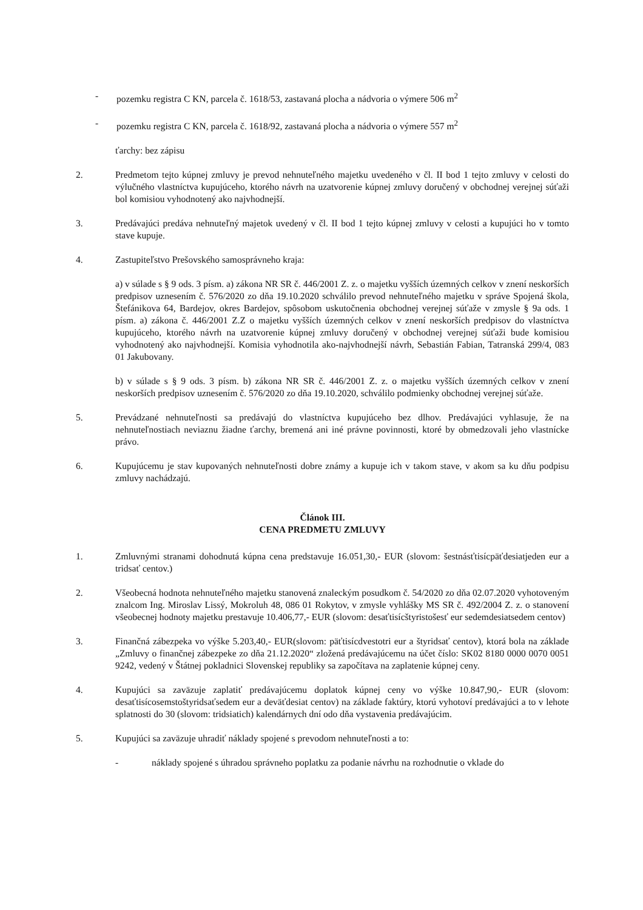- pozemku registra C KN, parcela č. 1618/53, zastavaná plocha a nádvoria o výmere 506 m<sup>2</sup>
- pozemku registra C KN, parcela č. 1618/92, zastavaná plocha a nádvoria o výmere 557 m<sup>2</sup>
ťarchy: bez zápisu
2. Predmetom tejto kúpnej zmluvy je prevod nehnuteľného majetku uvedeného v čl. II bod 1 tejto zmluvy v celosti do výlučného vlastníctva kupujúceho, ktorého návrh na uzatvorenie kúpnej zmluvy doručený v obchodnej verejnej súťaži bol komisiou vyhodnotený ako najvhodnejší.
3. Predávajúci predáva nehnuteľný majetok uvedený v čl. II bod 1 tejto kúpnej zmluvy v celosti a kupujúci ho v tomto stave kupuje.
4. Zastupiteľstvo Prešovského samosprávneho kraja:
a) v súlade s § 9 ods. 3 písm. a) zákona NR SR č. 446/2001 Z. z. o majetku vyšších územných celkov v znení neskorších predpisov uznesením č. 576/2020 zo dňa 19.10.2020 schválilo prevod nehnuteľného majetku v správe Spojená škola, Štefánikova 64, Bardejov, okres Bardejov, spôsobom uskutočnenia obchodnej verejnej súťaže v zmysle § 9a ods. 1 písm. a) zákona č. 446/2001 Z.Z o majetku vyšších územných celkov v znení neskorších predpisov do vlastníctva kupujúceho, ktorého návrh na uzatvorenie kúpnej zmluvy doručený v obchodnej verejnej súťaži bude komisiou vyhodnotený ako najvhodnejší. Komisia vyhodnotila ako-najvhodnejší návrh, Sebastián Fabian, Tatranská 299/4, 083 01 Jakubovany.
b) v súlade s § 9 ods. 3 písm. b) zákona NR SR č. 446/2001 Z. z. o majetku vyšších územných celkov v znení neskorších predpisov uznesením č. 576/2020 zo dňa 19.10.2020, schválilo podmienky obchodnej verejnej súťaže.
5. Prevádzané nehnuteľnosti sa predávajú do vlastníctva kupujúceho bez dlhov. Predávajúci vyhlasuje, že na nehnuteľnostiach neviaznu žiadne ťarchy, bremená ani iné právne povinnosti, ktoré by obmedzovali jeho vlastnícke právo.
6. Kupujúcemu je stav kupovaných nehnuteľnosti dobre známy a kupuje ich v takom stave, v akom sa ku dňu podpisu zmluvy nachádzajú.
Článok III.
CENA PREDMETU ZMLUVY
1. Zmluvnými stranami dohodnutá kúpna cena predstavuje 16.051,30,- EUR (slovom: šestnásťtisícpäťdesiatjeden eur a tridsať centov.)
2. Všeobecná hodnota nehnuteľného majetku stanovená znaleckým posudkom č. 54/2020 zo dňa 02.07.2020 vyhotoveným znalcom Ing. Miroslav Lissý, Mokroluh 48, 086 01 Rokytov, v zmysle vyhlášky MS SR č. 492/2004 Z. z. o stanovení všeobecnej hodnoty majetku prestavuje 10.406,77,- EUR (slovom: desaťtisícštyristošesť eur sedemdesiatsedem centov)
3. Finančná zábezpeka vo výške 5.203,40,- EUR(slovom: päťtisícdvestotri eur a štyridsať centov), ktorá bola na základe „Zmluvy o finančnej zábezpeke zo dňa 21.12.2020“ zložená predávajúcemu na účet číslo: SK02 8180 0000 0070 0051 9242, vedený v Štátnej pokladnici Slovenskej republiky sa započítava na zaplatenie kúpnej ceny.
4. Kupujúci sa zaväzuje zaplatiť predávajúcemu doplatok kúpnej ceny vo výške 10.847,90,- EUR (slovom: desaťtisícosemstoštyridsaťsedem eur a deväťdesiat centov) na základe faktúry, ktorú vyhotoví predávajúci a to v lehote splatnosti do 30 (slovom: tridsiatich) kalendárnych dní odo dňa vystavenia predávajúcim.
5. Kupujúci sa zaväzuje uhradiť náklady spojené s prevodom nehnuteľnosti a to:
- náklady spojené s úhradou správneho poplatku za podanie návrhu na rozhodnutie o vklade do